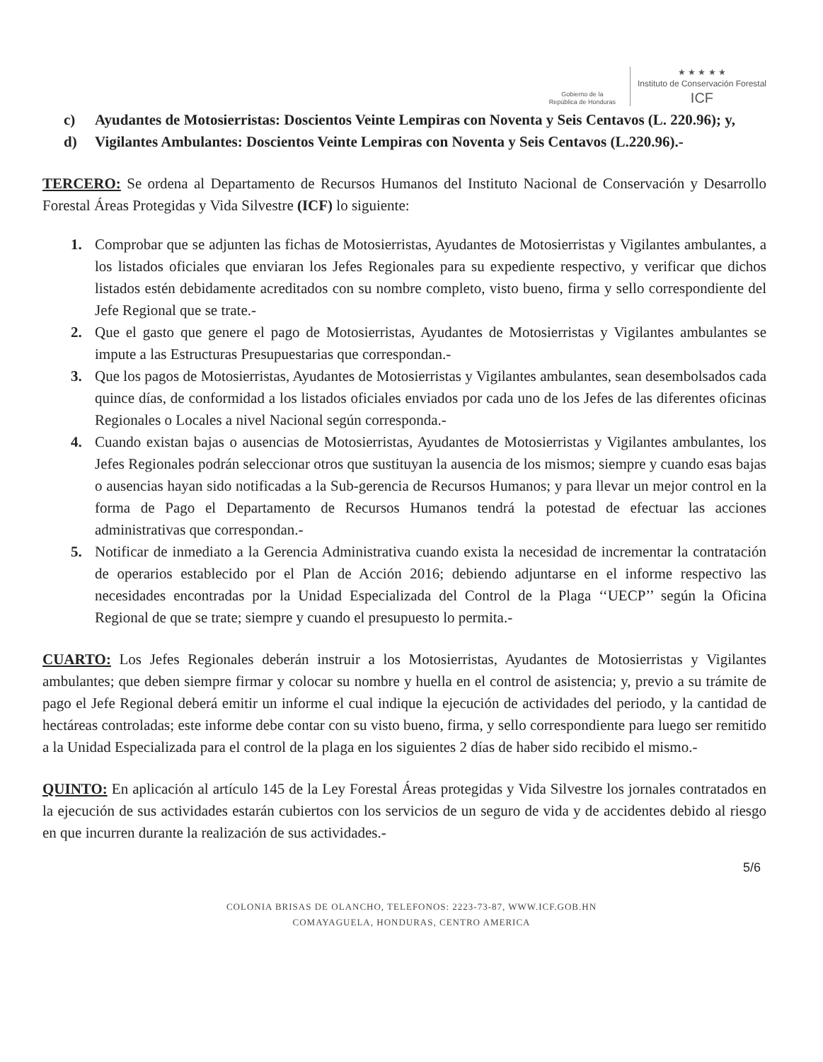Gobierno de la
República de Honduras
★ ★ ★ ★ ★
Instituto de Conservación Forestal
ICF
c) Ayudantes de Motosierristas: Doscientos Veinte Lempiras con Noventa y Seis Centavos (L. 220.96); y,
d) Vigilantes Ambulantes: Doscientos Veinte Lempiras con Noventa y Seis Centavos (L.220.96).-
TERCERO: Se ordena al Departamento de Recursos Humanos del Instituto Nacional de Conservación y Desarrollo Forestal Áreas Protegidas y Vida Silvestre (ICF) lo siguiente:
1. Comprobar que se adjunten las fichas de Motosierristas, Ayudantes de Motosierristas y Vigilantes ambulantes, a los listados oficiales que enviaran los Jefes Regionales para su expediente respectivo, y verificar que dichos listados estén debidamente acreditados con su nombre completo, visto bueno, firma y sello correspondiente del Jefe Regional que se trate.-
2. Que el gasto que genere el pago de Motosierristas, Ayudantes de Motosierristas y Vigilantes ambulantes se impute a las Estructuras Presupuestarias que correspondan.-
3. Que los pagos de Motosierristas, Ayudantes de Motosierristas y Vigilantes ambulantes, sean desembolsados cada quince días, de conformidad a los listados oficiales enviados por cada uno de los Jefes de las diferentes oficinas Regionales o Locales a nivel Nacional según corresponda.-
4. Cuando existan bajas o ausencias de Motosierristas, Ayudantes de Motosierristas y Vigilantes ambulantes, los Jefes Regionales podrán seleccionar otros que sustituyan la ausencia de los mismos; siempre y cuando esas bajas o ausencias hayan sido notificadas a la Sub-gerencia de Recursos Humanos; y para llevar un mejor control en la forma de Pago el Departamento de Recursos Humanos tendrá la potestad de efectuar las acciones administrativas que correspondan.-
5. Notificar de inmediato a la Gerencia Administrativa cuando exista la necesidad de incrementar la contratación de operarios establecido por el Plan de Acción 2016; debiendo adjuntarse en el informe respectivo las necesidades encontradas por la Unidad Especializada del Control de la Plaga ‘‘UECP’’ según la Oficina Regional de que se trate; siempre y cuando el presupuesto lo permita.-
CUARTO: Los Jefes Regionales deberán instruir a los Motosierristas, Ayudantes de Motosierristas y Vigilantes ambulantes; que deben siempre firmar y colocar su nombre y huella en el control de asistencia; y, previo a su trámite de pago el Jefe Regional deberá emitir un informe el cual indique la ejecución de actividades del periodo, y la cantidad de hectáreas controladas; este informe debe contar con su visto bueno, firma, y sello correspondiente para luego ser remitido a la Unidad Especializada para el control de la plaga en los siguientes 2 días de haber sido recibido el mismo.-
QUINTO: En aplicación al artículo 145 de la Ley Forestal Áreas protegidas y Vida Silvestre los jornales contratados en la ejecución de sus actividades estarán cubiertos con los servicios de un seguro de vida y de accidentes debido al riesgo en que incurren durante la realización de sus actividades.-
5/6
COLONIA BRISAS DE OLANCHO, TELEFONOS: 2223-73-87, WWW.ICF.GOB.HN
COMAYAGUELA, HONDURAS, CENTRO AMERICA